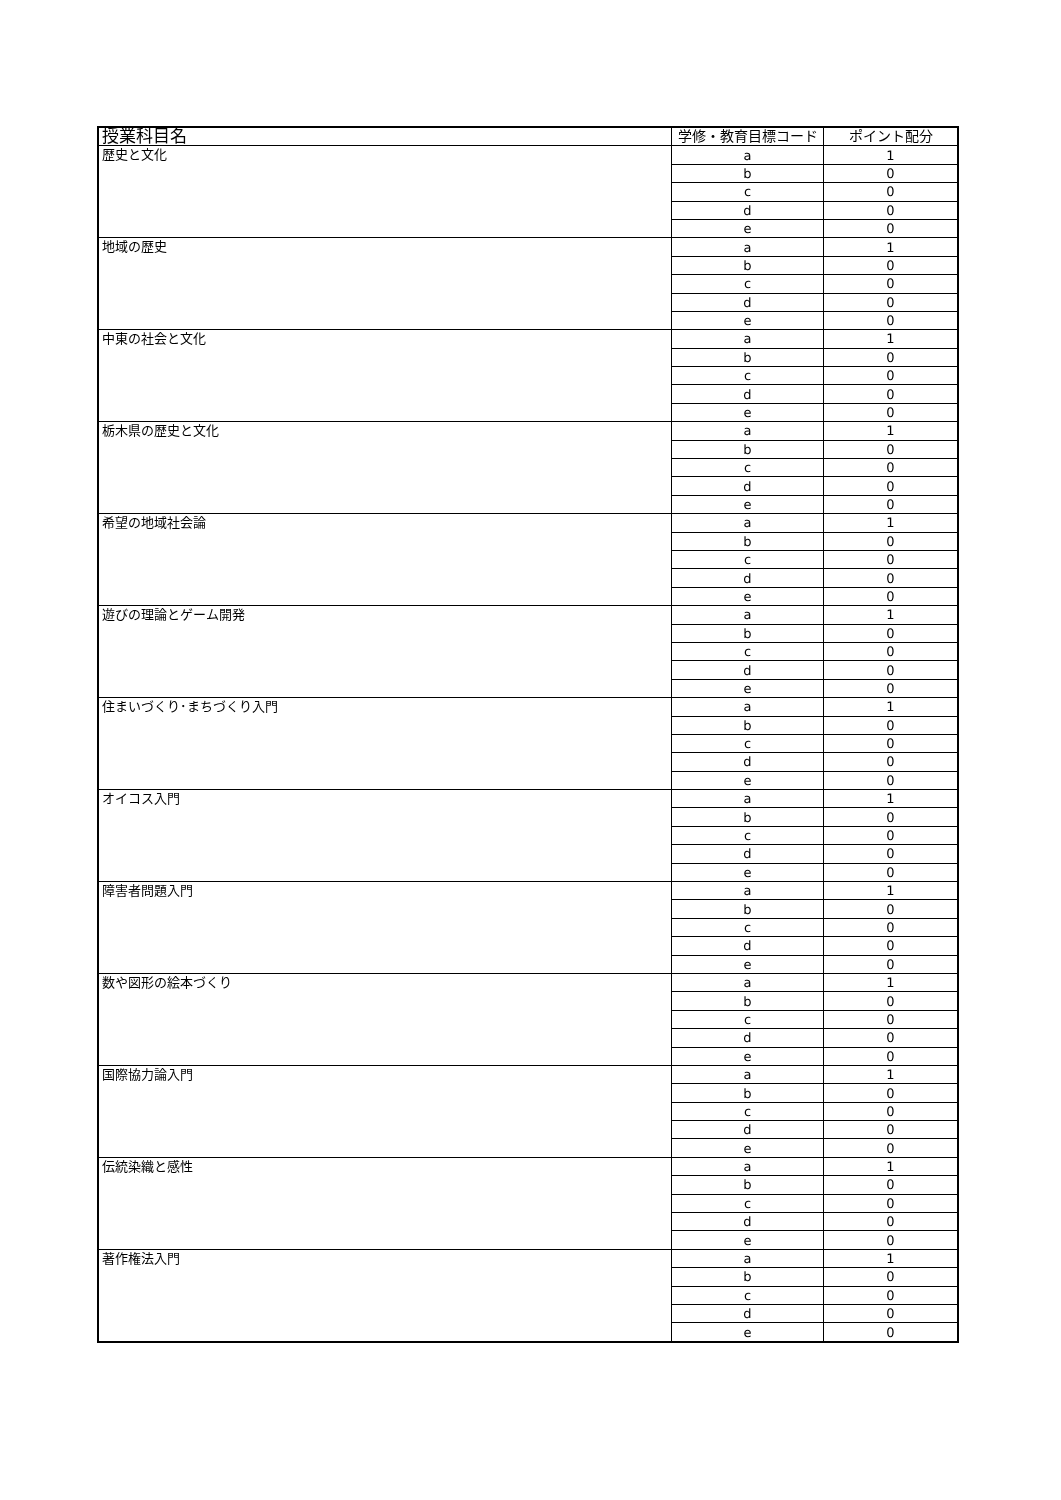| 授業科目名 | 学修・教育目標コード | ポイント配分 |
| --- | --- | --- |
| 歴史と文化 | a | 1 |
| | b | 0 |
| | c | 0 |
| | d | 0 |
| | e | 0 |
| 地域の歴史 | a | 1 |
| | b | 0 |
| | c | 0 |
| | d | 0 |
| | e | 0 |
| 中東の社会と文化 | a | 1 |
| | b | 0 |
| | c | 0 |
| | d | 0 |
| | e | 0 |
| 栃木県の歴史と文化 | a | 1 |
| | b | 0 |
| | c | 0 |
| | d | 0 |
| | e | 0 |
| 希望の地域社会論 | a | 1 |
| | b | 0 |
| | c | 0 |
| | d | 0 |
| | e | 0 |
| 遊びの理論とゲーム開発 | a | 1 |
| | b | 0 |
| | c | 0 |
| | d | 0 |
| | e | 0 |
| 住まいづくり･まちづくり入門 | a | 1 |
| | b | 0 |
| | c | 0 |
| | d | 0 |
| | e | 0 |
| オイコス入門 | a | 1 |
| | b | 0 |
| | c | 0 |
| | d | 0 |
| | e | 0 |
| 障害者問題入門 | a | 1 |
| | b | 0 |
| | c | 0 |
| | d | 0 |
| | e | 0 |
| 数や図形の絵本づくり | a | 1 |
| | b | 0 |
| | c | 0 |
| | d | 0 |
| | e | 0 |
| 国際協力論入門 | a | 1 |
| | b | 0 |
| | c | 0 |
| | d | 0 |
| | e | 0 |
| 伝統染織と感性 | a | 1 |
| | b | 0 |
| | c | 0 |
| | d | 0 |
| | e | 0 |
| 著作権法入門 | a | 1 |
| | b | 0 |
| | c | 0 |
| | d | 0 |
| | e | 0 |